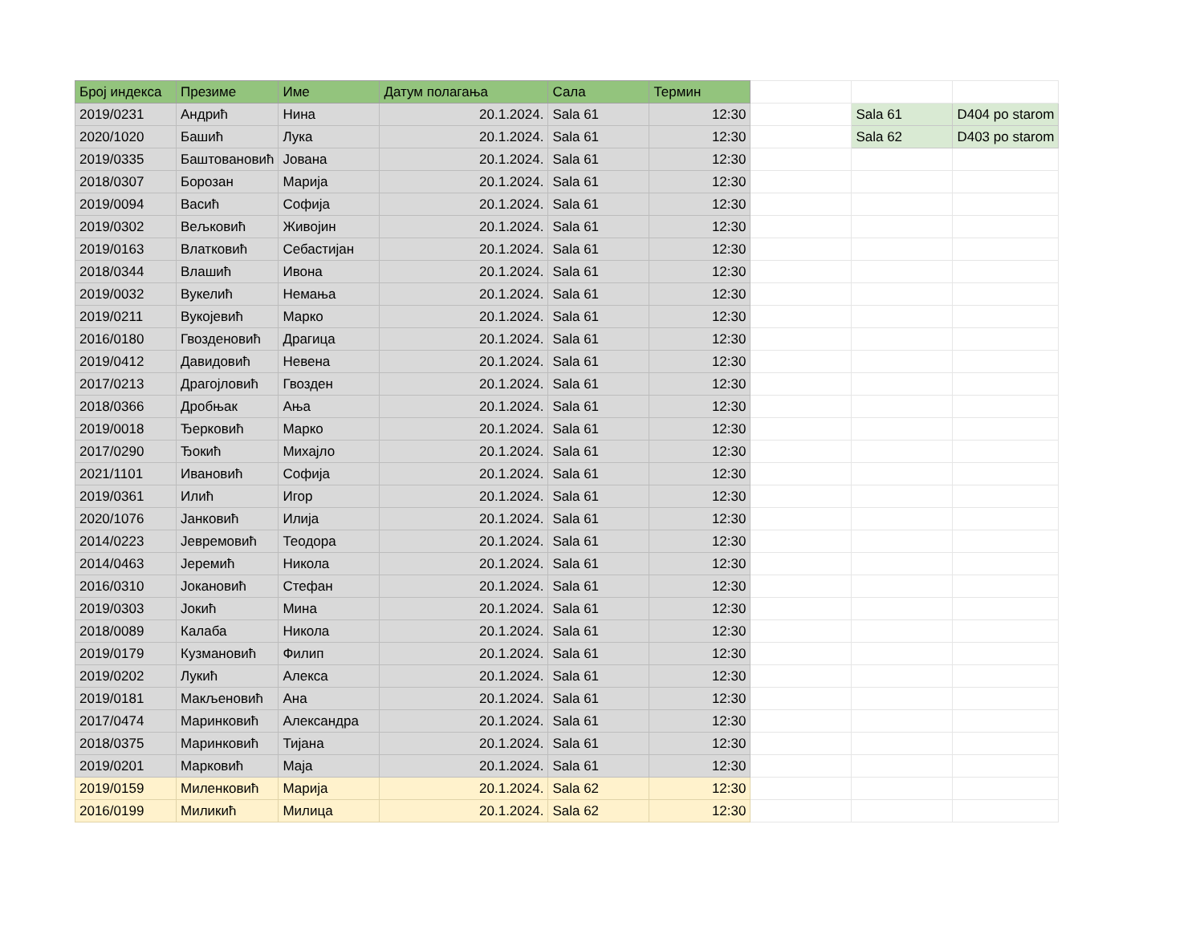| Број индекса | Презиме | Име | Датум полагања | Сала | Термин | | | |
| 2019/0231 | Андрић | Нина | 20.1.2024. | Sala 61 | 12:30 | | Sala 61 | D404 po starom |
| 2020/1020 | Башић | Лука | 20.1.2024. | Sala 61 | 12:30 | | Sala 62 | D403 po starom |
| 2019/0335 | Баштовановић | Јована | 20.1.2024. | Sala 61 | 12:30 | | | |
| 2018/0307 | Борозан | Марија | 20.1.2024. | Sala 61 | 12:30 | | | |
| 2019/0094 | Васић | Софија | 20.1.2024. | Sala 61 | 12:30 | | | |
| 2019/0302 | Вељковић | Живојин | 20.1.2024. | Sala 61 | 12:30 | | | |
| 2019/0163 | Влатковић | Себастијан | 20.1.2024. | Sala 61 | 12:30 | | | |
| 2018/0344 | Влашић | Ивона | 20.1.2024. | Sala 61 | 12:30 | | | |
| 2019/0032 | Вукелић | Немања | 20.1.2024. | Sala 61 | 12:30 | | | |
| 2019/0211 | Вукојевић | Марко | 20.1.2024. | Sala 61 | 12:30 | | | |
| 2016/0180 | Гвозденовић | Драгица | 20.1.2024. | Sala 61 | 12:30 | | | |
| 2019/0412 | Давидовић | Невена | 20.1.2024. | Sala 61 | 12:30 | | | |
| 2017/0213 | Драгојловић | Гвозден | 20.1.2024. | Sala 61 | 12:30 | | | |
| 2018/0366 | Дробњак | Ања | 20.1.2024. | Sala 61 | 12:30 | | | |
| 2019/0018 | Ђерковић | Марко | 20.1.2024. | Sala 61 | 12:30 | | | |
| 2017/0290 | Ђокић | Михајло | 20.1.2024. | Sala 61 | 12:30 | | | |
| 2021/1101 | Ивановић | Софија | 20.1.2024. | Sala 61 | 12:30 | | | |
| 2019/0361 | Илић | Игор | 20.1.2024. | Sala 61 | 12:30 | | | |
| 2020/1076 | Јанковић | Илија | 20.1.2024. | Sala 61 | 12:30 | | | |
| 2014/0223 | Јевремовић | Теодора | 20.1.2024. | Sala 61 | 12:30 | | | |
| 2014/0463 | Јеремић | Никола | 20.1.2024. | Sala 61 | 12:30 | | | |
| 2016/0310 | Јокановић | Стефан | 20.1.2024. | Sala 61 | 12:30 | | | |
| 2019/0303 | Јокић | Мина | 20.1.2024. | Sala 61 | 12:30 | | | |
| 2018/0089 | Калаба | Никола | 20.1.2024. | Sala 61 | 12:30 | | | |
| 2019/0179 | Кузмановић | Филип | 20.1.2024. | Sala 61 | 12:30 | | | |
| 2019/0202 | Лукић | Алекса | 20.1.2024. | Sala 61 | 12:30 | | | |
| 2019/0181 | Макљеновић | Ана | 20.1.2024. | Sala 61 | 12:30 | | | |
| 2017/0474 | Маринковић | Александра | 20.1.2024. | Sala 61 | 12:30 | | | |
| 2018/0375 | Маринковић | Тијана | 20.1.2024. | Sala 61 | 12:30 | | | |
| 2019/0201 | Марковић | Маја | 20.1.2024. | Sala 61 | 12:30 | | | |
| 2019/0159 | Миленковић | Марија | 20.1.2024. | Sala 62 | 12:30 | | | |
| 2016/0199 | Миликић | Милица | 20.1.2024. | Sala 62 | 12:30 | | | |